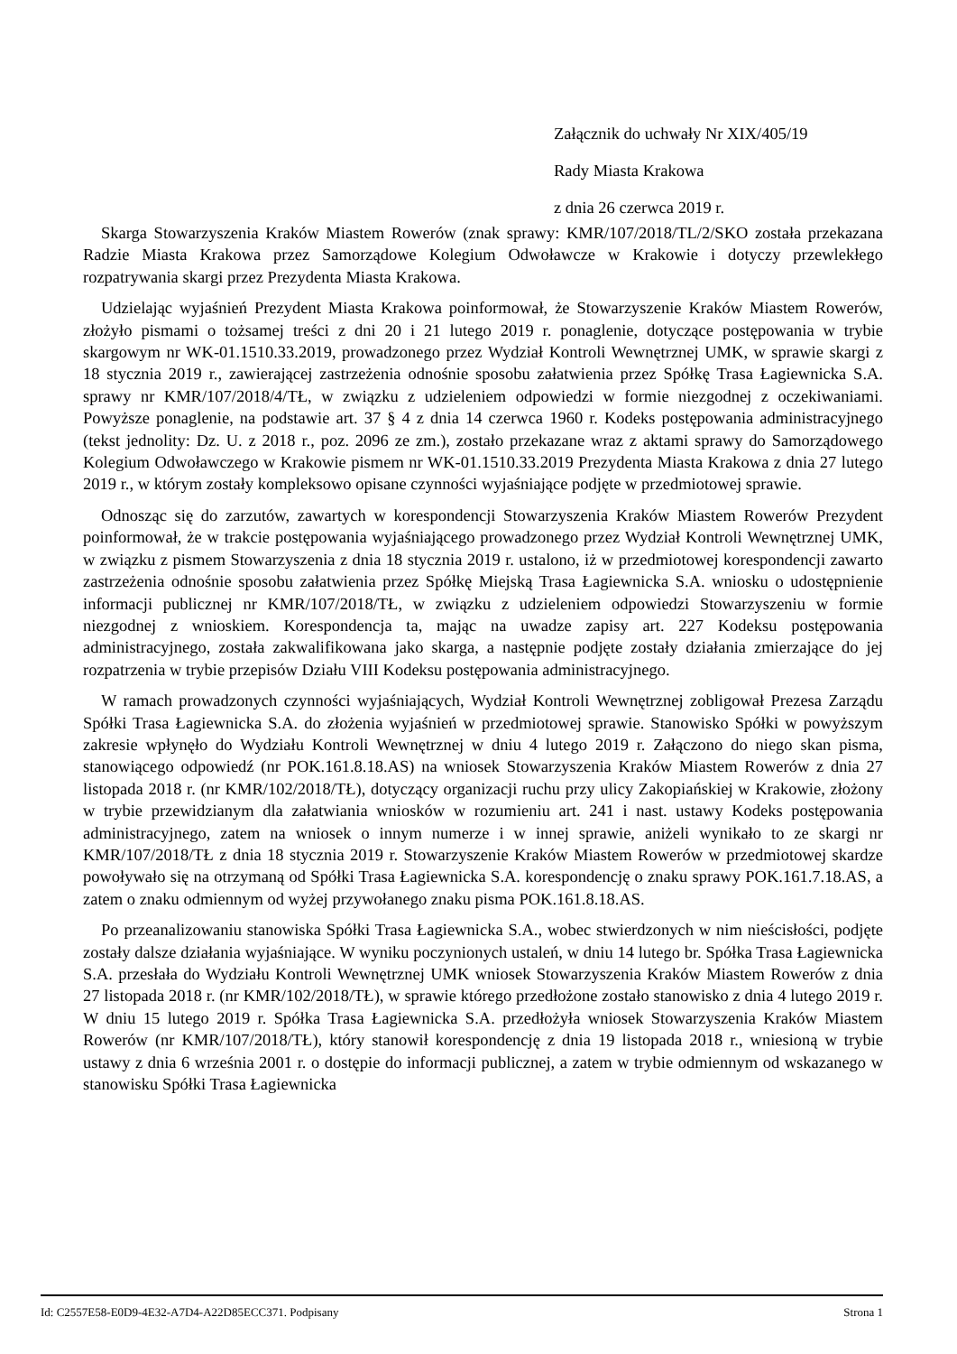Załącznik do uchwały Nr XIX/405/19
Rady Miasta Krakowa
z dnia 26 czerwca 2019 r.
Skarga Stowarzyszenia Kraków Miastem Rowerów (znak sprawy: KMR/107/2018/TL/2/SKO została przekazana Radzie Miasta Krakowa przez Samorządowe Kolegium Odwoławcze w Krakowie i dotyczy przewlekłego rozpatrywania skargi przez Prezydenta Miasta Krakowa.
Udzielając wyjaśnień Prezydent Miasta Krakowa poinformował, że Stowarzyszenie Kraków Miastem Rowerów, złożyło pismami o tożsamej treści z dni 20 i 21 lutego 2019 r. ponaglenie, dotyczące postępowania w trybie skargowym nr WK-01.1510.33.2019, prowadzonego przez Wydział Kontroli Wewnętrznej UMK, w sprawie skargi z 18 stycznia 2019 r., zawierającej zastrzeżenia odnośnie sposobu załatwienia przez Spółkę Trasa Łagiewnicka S.A. sprawy nr KMR/107/2018/4/TŁ, w związku z udzieleniem odpowiedzi w formie niezgodnej z oczekiwaniami. Powyższe ponaglenie, na podstawie art. 37 § 4 z dnia 14 czerwca 1960 r. Kodeks postępowania administracyjnego (tekst jednolity: Dz. U. z 2018 r., poz. 2096 ze zm.), zostało przekazane wraz z aktami sprawy do Samorządowego Kolegium Odwoławczego w Krakowie pismem nr WK-01.1510.33.2019 Prezydenta Miasta Krakowa z dnia 27 lutego 2019 r., w którym zostały kompleksowo opisane czynności wyjaśniające podjęte w przedmiotowej sprawie.
Odnosząc się do zarzutów, zawartych w korespondencji Stowarzyszenia Kraków Miastem Rowerów Prezydent poinformował, że w trakcie postępowania wyjaśniającego prowadzonego przez Wydział Kontroli Wewnętrznej UMK, w związku z pismem Stowarzyszenia z dnia 18 stycznia 2019 r. ustalono, iż w przedmiotowej korespondencji zawarto zastrzeżenia odnośnie sposobu załatwienia przez Spółkę Miejską Trasa Łagiewnicka S.A. wniosku o udostępnienie informacji publicznej nr KMR/107/2018/TŁ, w związku z udzieleniem odpowiedzi Stowarzyszeniu w formie niezgodnej z wnioskiem. Korespondencja ta, mając na uwadze zapisy art. 227 Kodeksu postępowania administracyjnego, została zakwalifikowana jako skarga, a następnie podjęte zostały działania zmierzające do jej rozpatrzenia w trybie przepisów Działu VIII Kodeksu postępowania administracyjnego.
W ramach prowadzonych czynności wyjaśniających, Wydział Kontroli Wewnętrznej zobligował Prezesa Zarządu Spółki Trasa Łagiewnicka S.A. do złożenia wyjaśnień w przedmiotowej sprawie. Stanowisko Spółki w powyższym zakresie wpłynęło do Wydziału Kontroli Wewnętrznej w dniu 4 lutego 2019 r. Załączono do niego skan pisma, stanowiącego odpowiedź (nr POK.161.8.18.AS) na wniosek Stowarzyszenia Kraków Miastem Rowerów z dnia 27 listopada 2018 r. (nr KMR/102/2018/TŁ), dotyczący organizacji ruchu przy ulicy Zakopiańskiej w Krakowie, złożony w trybie przewidzianym dla załatwiania wniosków w rozumieniu art. 241 i nast. ustawy Kodeks postępowania administracyjnego, zatem na wniosek o innym numerze i w innej sprawie, aniżeli wynikało to ze skargi nr KMR/107/2018/TŁ z dnia 18 stycznia 2019 r. Stowarzyszenie Kraków Miastem Rowerów w przedmiotowej skardze powoływało się na otrzymaną od Spółki Trasa Łagiewnicka S.A. korespondencję o znaku sprawy POK.161.7.18.AS, a zatem o znaku odmiennym od wyżej przywołanego znaku pisma POK.161.8.18.AS.
Po przeanalizowaniu stanowiska Spółki Trasa Łagiewnicka S.A., wobec stwierdzonych w nim nieścisłości, podjęte zostały dalsze działania wyjaśniające. W wyniku poczynionych ustaleń, w dniu 14 lutego br. Spółka Trasa Łagiewnicka S.A. przesłała do Wydziału Kontroli Wewnętrznej UMK wniosek Stowarzyszenia Kraków Miastem Rowerów z dnia 27 listopada 2018 r. (nr KMR/102/2018/TŁ), w sprawie którego przedłożone zostało stanowisko z dnia 4 lutego 2019 r. W dniu 15 lutego 2019 r. Spółka Trasa Łagiewnicka S.A. przedłożyła wniosek Stowarzyszenia Kraków Miastem Rowerów (nr KMR/107/2018/TŁ), który stanowił korespondencję z dnia 19 listopada 2018 r., wniesioną w trybie ustawy z dnia 6 września 2001 r. o dostępie do informacji publicznej, a zatem w trybie odmiennym od wskazanego w stanowisku Spółki Trasa Łagiewnicka
Id: C2557E58-E0D9-4E32-A7D4-A22D85ECC371. Podpisany Strona 1